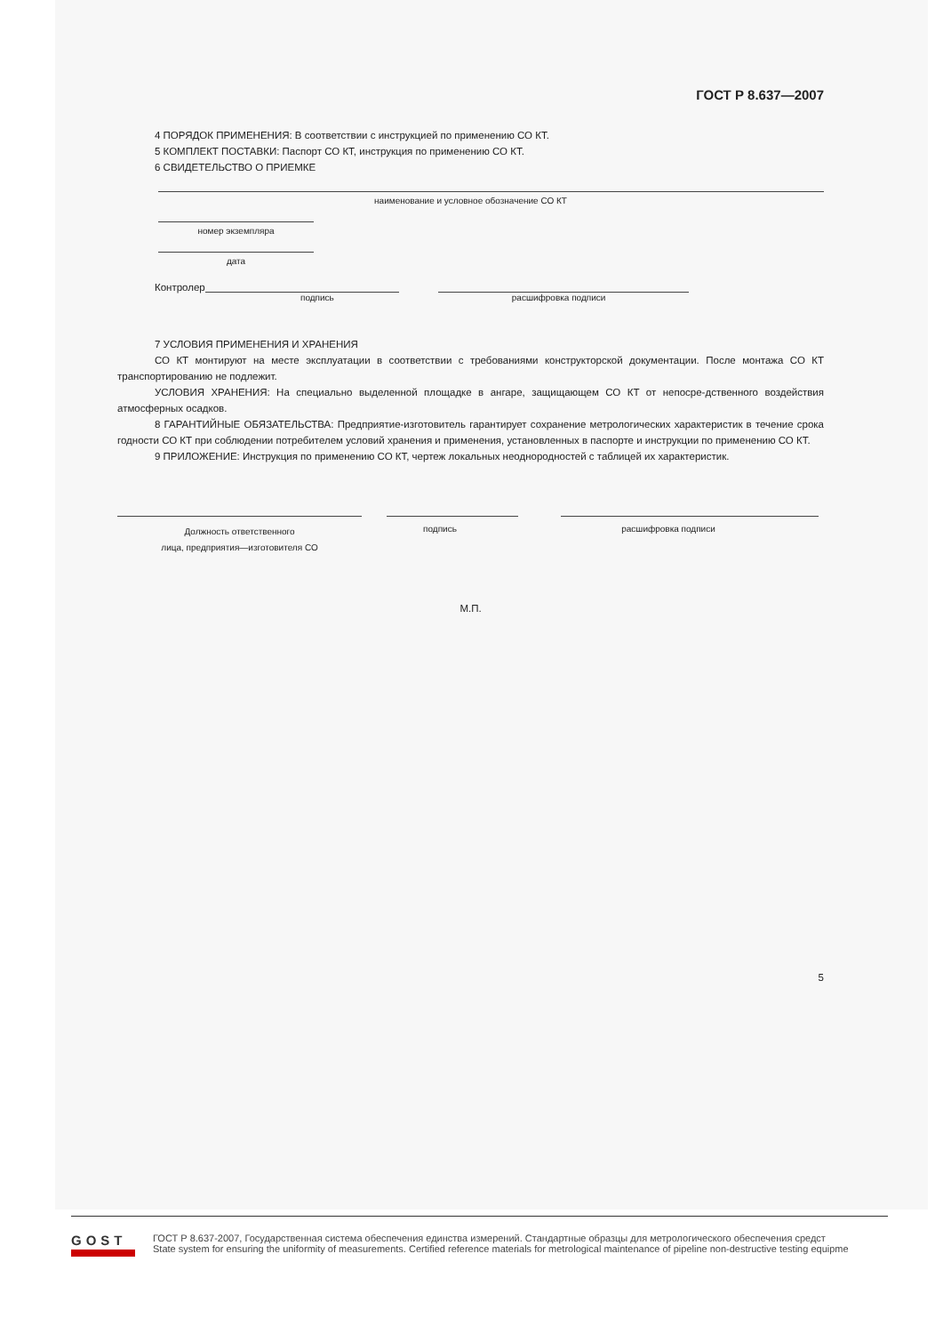ГОСТ Р 8.637—2007
4 ПОРЯДОК ПРИМЕНЕНИЯ: В соответствии с инструкцией по применению СО КТ.
5 КОМПЛЕКТ ПОСТАВКИ: Паспорт СО КТ, инструкция по применению СО КТ.
6 СВИДЕТЕЛЬСТВО О ПРИЕМКЕ
наименование и условное обозначение СО КТ
номер экземпляра
дата
Контролер
подпись расшифровка подписи
7 УСЛОВИЯ ПРИМЕНЕНИЯ И ХРАНЕНИЯ
СО КТ монтируют на месте эксплуатации в соответствии с требованиями конструкторской документации. После монтажа СО КТ транспортированию не подлежит.
УСЛОВИЯ ХРАНЕНИЯ: На специально выделенной площадке в ангаре, защищающем СО КТ от непосре-дственного воздействия атмосферных осадков.
8 ГАРАНТИЙНЫЕ ОБЯЗАТЕЛЬСТВА: Предприятие-изготовитель гарантирует сохранение метрологических характеристик в течение срока годности СО КТ при соблюдении потребителем условий хранения и применения, установленных в паспорте и инструкции по применению СО КТ.
9 ПРИЛОЖЕНИЕ: Инструкция по применению СО КТ, чертеж локальных неоднородностей с таблицей их характеристик.
Должность ответственного
лица, предприятия—изготовителя СО
подпись расшифровка подписи
М.П.
5
GOST
ГОСТ Р 8.637-2007, Государственная система обеспечения единства измерений. Стандартные образцы для метрологического обеспечения средст
State system for ensuring the uniformity of measurements. Certified reference materials for metrological maintenance of pipeline non-destructive testing equipme